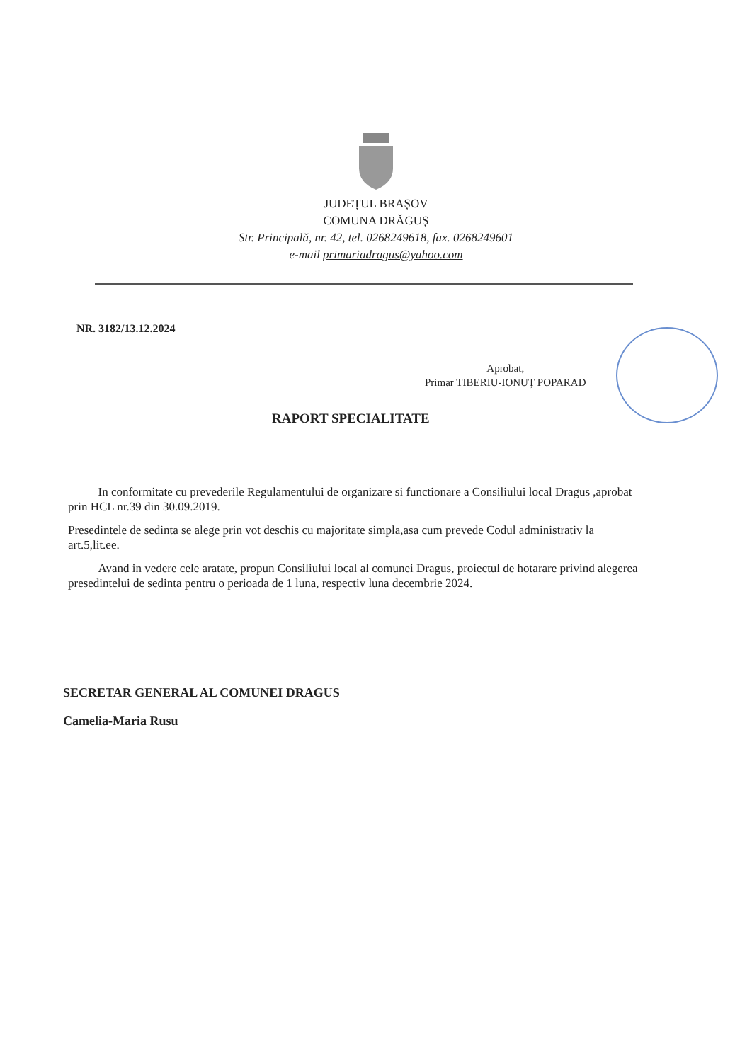JUDEȚUL BRAȘOV
COMUNA DRĂGUȘ
Str. Principală, nr. 42, tel. 0268249618, fax. 0268249601
e-mail primariadragus@yahoo.com
NR. 3182/13.12.2024
Aprobat,
Primar TIBERIU-IONUȚ POPARAD
RAPORT SPECIALITATE
In conformitate cu prevederile Regulamentului de organizare si functionare a Consiliului local Dragus ,aprobat prin HCL nr.39 din 30.09.2019.
Presedintele de sedinta se alege prin vot deschis cu majoritate simpla,asa cum prevede Codul administrativ la art.5,lit.ee.
Avand in vedere cele aratate, propun Consiliului local al comunei Dragus, proiectul de hotarare privind alegerea presedintelui de sedinta pentru o perioada de 1 luna, respectiv luna decembrie 2024.
SECRETAR GENERAL AL COMUNEI DRAGUS
Camelia-Maria Rusu